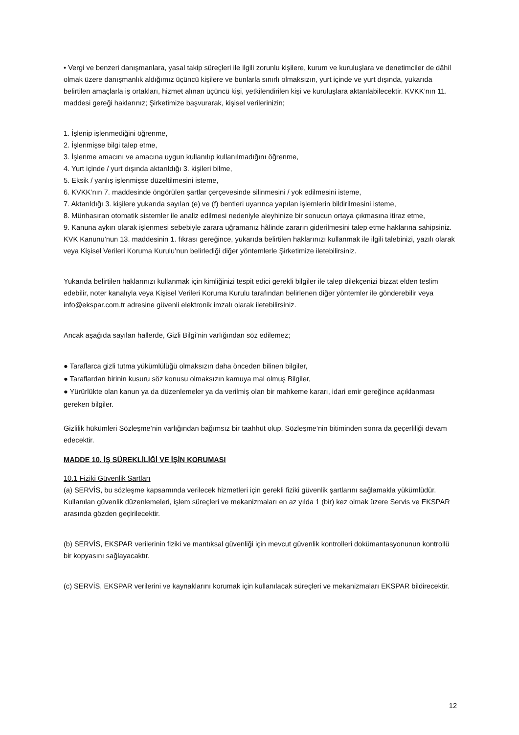• Vergi ve benzeri danışmanlara, yasal takip süreçleri ile ilgili zorunlu kişilere, kurum ve kuruluşlara ve denetimciler de dâhil olmak üzere danışmanlık aldığımız üçüncü kişilere ve bunlarla sınırlı olmaksızın, yurt içinde ve yurt dışında, yukarıda belirtilen amaçlarla iş ortakları, hizmet alınan üçüncü kişi, yetkilendirilen kişi ve kuruluşlara aktarılabilecektir. KVKK’nın 11. maddesi gereği haklarınız; Şirketimize başvurarak, kişisel verilerinizin;
1. İşlenip işlenmediğini öğrenme,
2. İşlenmişse bilgi talep etme,
3. İşlenme amacını ve amacına uygun kullanılıp kullanılmadığını öğrenme,
4. Yurt içinde / yurt dışında aktarıldığı 3. kişileri bilme,
5. Eksik / yanlış işlenmişse düzeltilmesini isteme,
6. KVKK’nın 7. maddesinde öngörülen şartlar çerçevesinde silinmesini / yok edilmesini isteme,
7. Aktarıldığı 3. kişilere yukarıda sayılan (e) ve (f) bentleri uyarınca yapılan işlemlerin bildirilmesini isteme,
8. Münhasıran otomatik sistemler ile analiz edilmesi nedeniyle aleyhinize bir sonucun ortaya çıkmasına itiraz etme,
9. Kanuna aykırı olarak işlenmesi sebebiyle zarara uğramanız hâlinde zararın giderilmesini talep etme haklarına sahipsiniz. KVK Kanunu’nun 13. maddesinin 1. fıkrası gereğince, yukarıda belirtilen haklarınızı kullanmak ile ilgili talebinizi, yazılı olarak veya Kişisel Verileri Koruma Kurulu’nun belirlediği diğer yöntemlerle Şirketimize iletebilirsiniz.
Yukarıda belirtilen haklarınızı kullanmak için kimliğinizi tespit edici gerekli bilgiler ile talep dilekçenizi bizzat elden teslim edebilir, noter kanalıyla veya Kişisel Verileri Koruma Kurulu tarafından belirlenen diğer yöntemler ile gönderebilir veya info@ekspar.com.tr adresine güvenli elektronik imzalı olarak iletebilirsiniz.
Ancak aşağıda sayılan hallerde, Gizli Bilgi’nin varlığından söz edilemez;
● Taraflarca gizli tutma yükümlülüğü olmaksızın daha önceden bilinen bilgiler,
● Taraflardan birinin kusuru söz konusu olmaksızın kamuya mal olmuş Bilgiler,
● Yürürlükte olan kanun ya da düzenlemeler ya da verilmiş olan bir mahkeme kararı, idari emir gereğince açıklanması gereken bilgiler.
Gizlilik hükümleri Sözleşme’nin varlığından bağımsız bir taahhüt olup, Sözleşme’nin bitiminden sonra da geçerliliği devam edecektir.
MADDE 10. İŞ SÜREKLİLİĞİ VE İŞİN KORUMASI
10.1 Fiziki Güvenlik Şartları
(a) SERVİS, bu sözleşme kapsamında verilecek hizmetleri için gerekli fiziki güvenlik şartlarını sağlamakla yükümlüdür. Kullanılan güvenlik düzenlemeleri, işlem süreçleri ve mekanizmaları en az yılda 1 (bir) kez olmak üzere Servis ve EKSPAR arasında gözden geçirilecektir.
(b) SERVİS, EKSPAR verilerinin fiziki ve mantıksal güvenliği için mevcut güvenlik kontrolleri dokümantasyonunun kontrollü bir kopyasını sağlayacaktır.
(c) SERVİS, EKSPAR verilerini ve kaynaklarını korumak için kullanılacak süreçleri ve mekanizmaları EKSPAR bildirecektir.
12